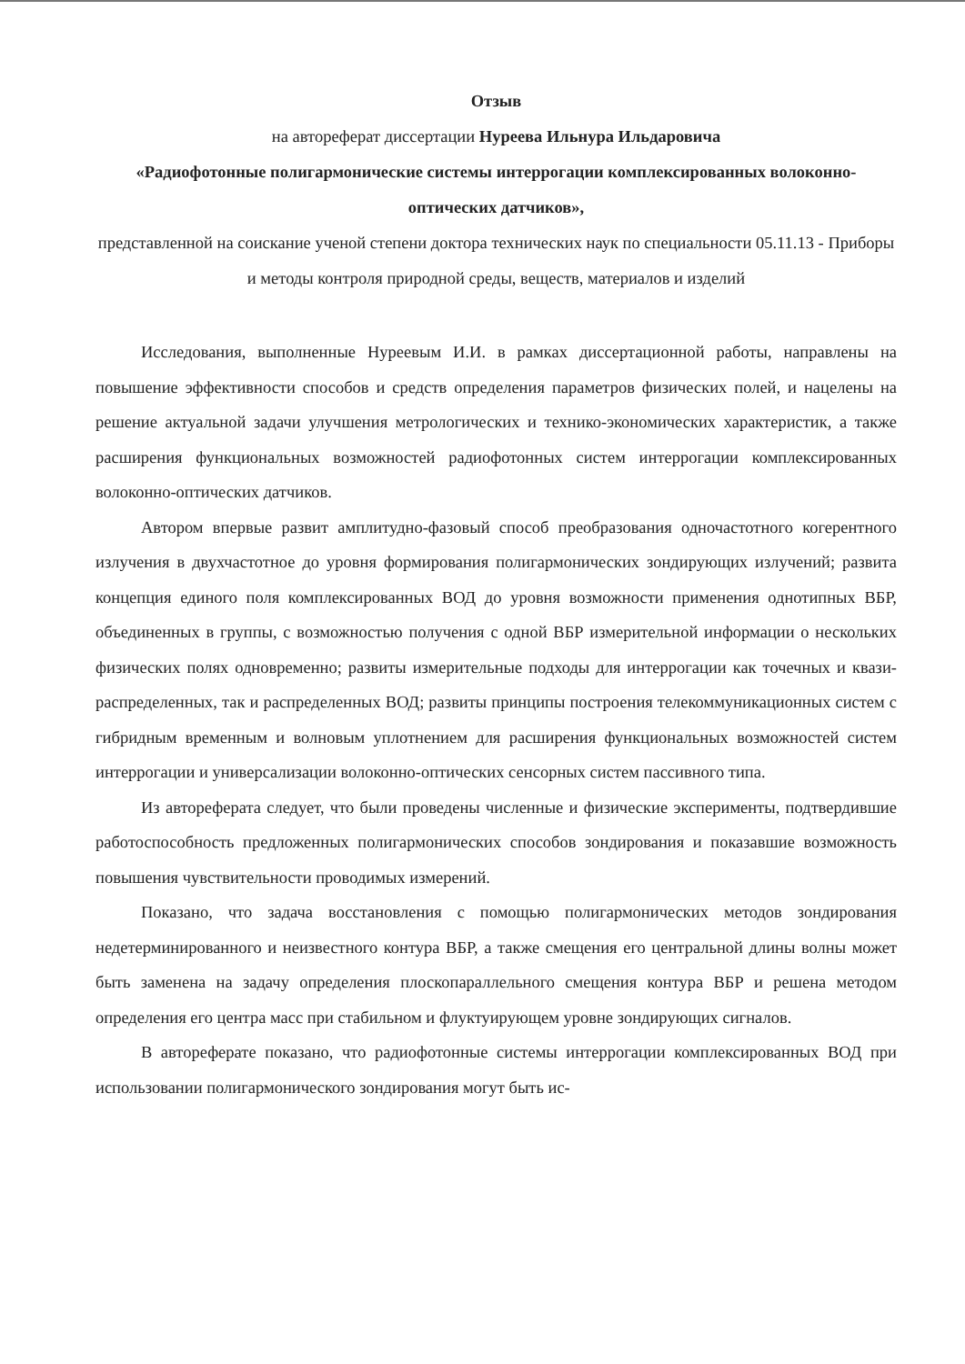Отзыв
на автореферат диссертации Нуреева Ильнура Ильдаровича
«Радиофотонные полигармонические системы интеррогации комплексированных волоконно-оптических датчиков»,
представленной на соискание ученой степени доктора технических наук по специальности 05.11.13 - Приборы и методы контроля природной среды, веществ, материалов и изделий
Исследования, выполненные Нуреевым И.И. в рамках диссертационной работы, направлены на повышение эффективности способов и средств определения параметров физических полей, и нацелены на решение актуальной задачи улучшения метрологических и технико-экономических характеристик, а также расширения функциональных возможностей радиофотонных систем интеррогации комплексированных волоконно-оптических датчиков.
Автором впервые развит амплитудно-фазовый способ преобразования одночастотного когерентного излучения в двухчастотное до уровня формирования полигармонических зондирующих излучений; развита концепция единого поля комплексированных ВОД до уровня возможности применения однотипных ВБР, объединенных в группы, с возможностью получения с одной ВБР измерительной информации о нескольких физических полях одновременно; развиты измерительные подходы для интеррогации как точечных и квази-распределенных, так и распределенных ВОД; развиты принципы построения телекоммуникационных систем с гибридным временным и волновым уплотнением для расширения функциональных возможностей систем интеррогации и универсализации волоконно-оптических сенсорных систем пассивного типа.
Из автореферата следует, что были проведены численные и физические эксперименты, подтвердившие работоспособность предложенных полигармонических способов зондирования и показавшие возможность повышения чувствительности проводимых измерений.
Показано, что задача восстановления с помощью полигармонических методов зондирования недетерминированного и неизвестного контура ВБР, а также смещения его центральной длины волны может быть заменена на задачу определения плоскопараллельного смещения контура ВБР и решена методом определения его центра масс при стабильном и флуктуирующем уровне зондирующих сигналов.
В автореферате показано, что радиофотонные системы интеррогации комплексированных ВОД при использовании полигармонического зондирования могут быть ис-